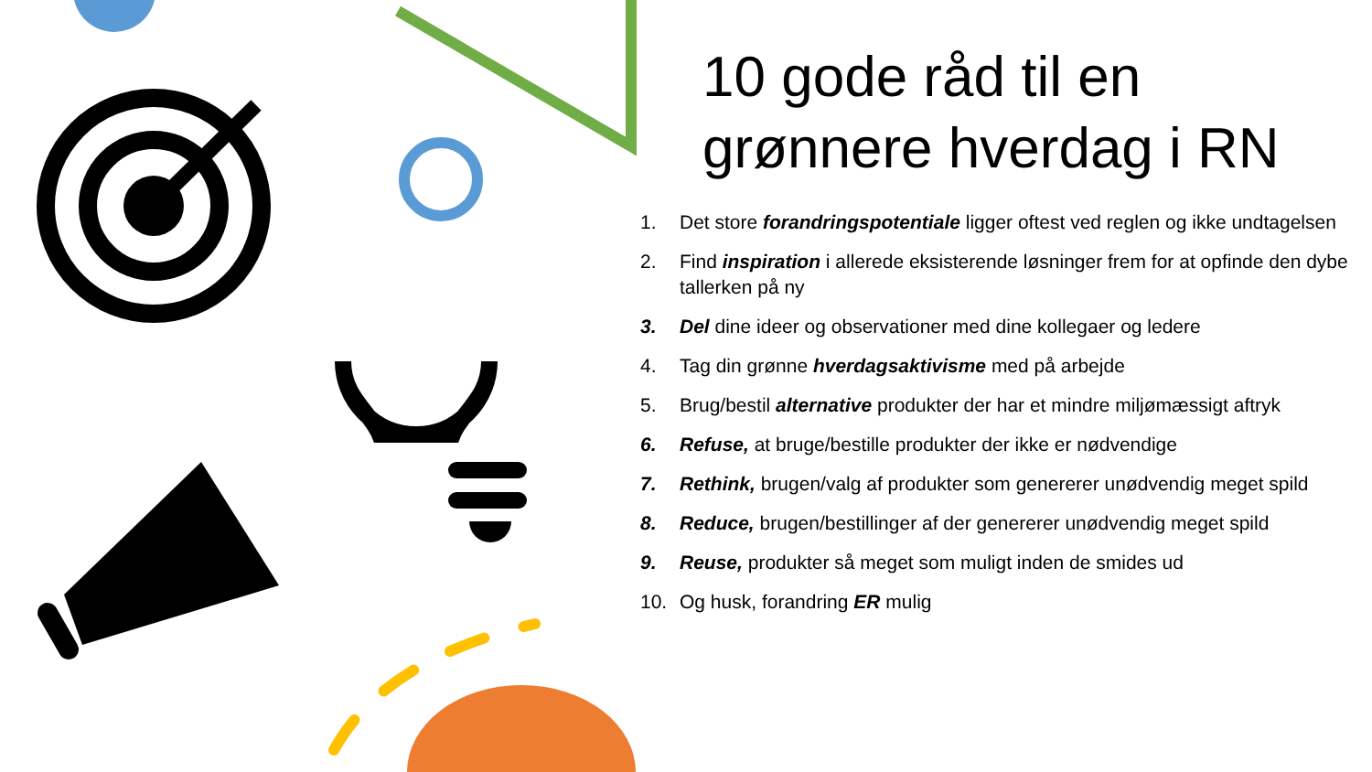10 gode råd til en grønnere hverdag i RN
1. Det store forandringspotentiale ligger oftest ved reglen og ikke undtagelsen
2. Find inspiration i allerede eksisterende løsninger frem for at opfinde den dybe tallerken på ny
3. Del dine ideer og observationer med dine kollegaer og ledere
4. Tag din grønne hverdagsaktivisme med på arbejde
5. Brug/bestil alternative produkter der har et mindre miljømæssigt aftryk
6. Refuse, at bruge/bestille produkter der ikke er nødvendige
7. Rethink, brugen/valg af produkter som genererer unødvendig meget spild
8. Reduce, brugen/bestillinger af der genererer unødvendig meget spild
9. Reuse, produkter så meget som muligt inden de smides ud
10. Og husk, forandring ER mulig